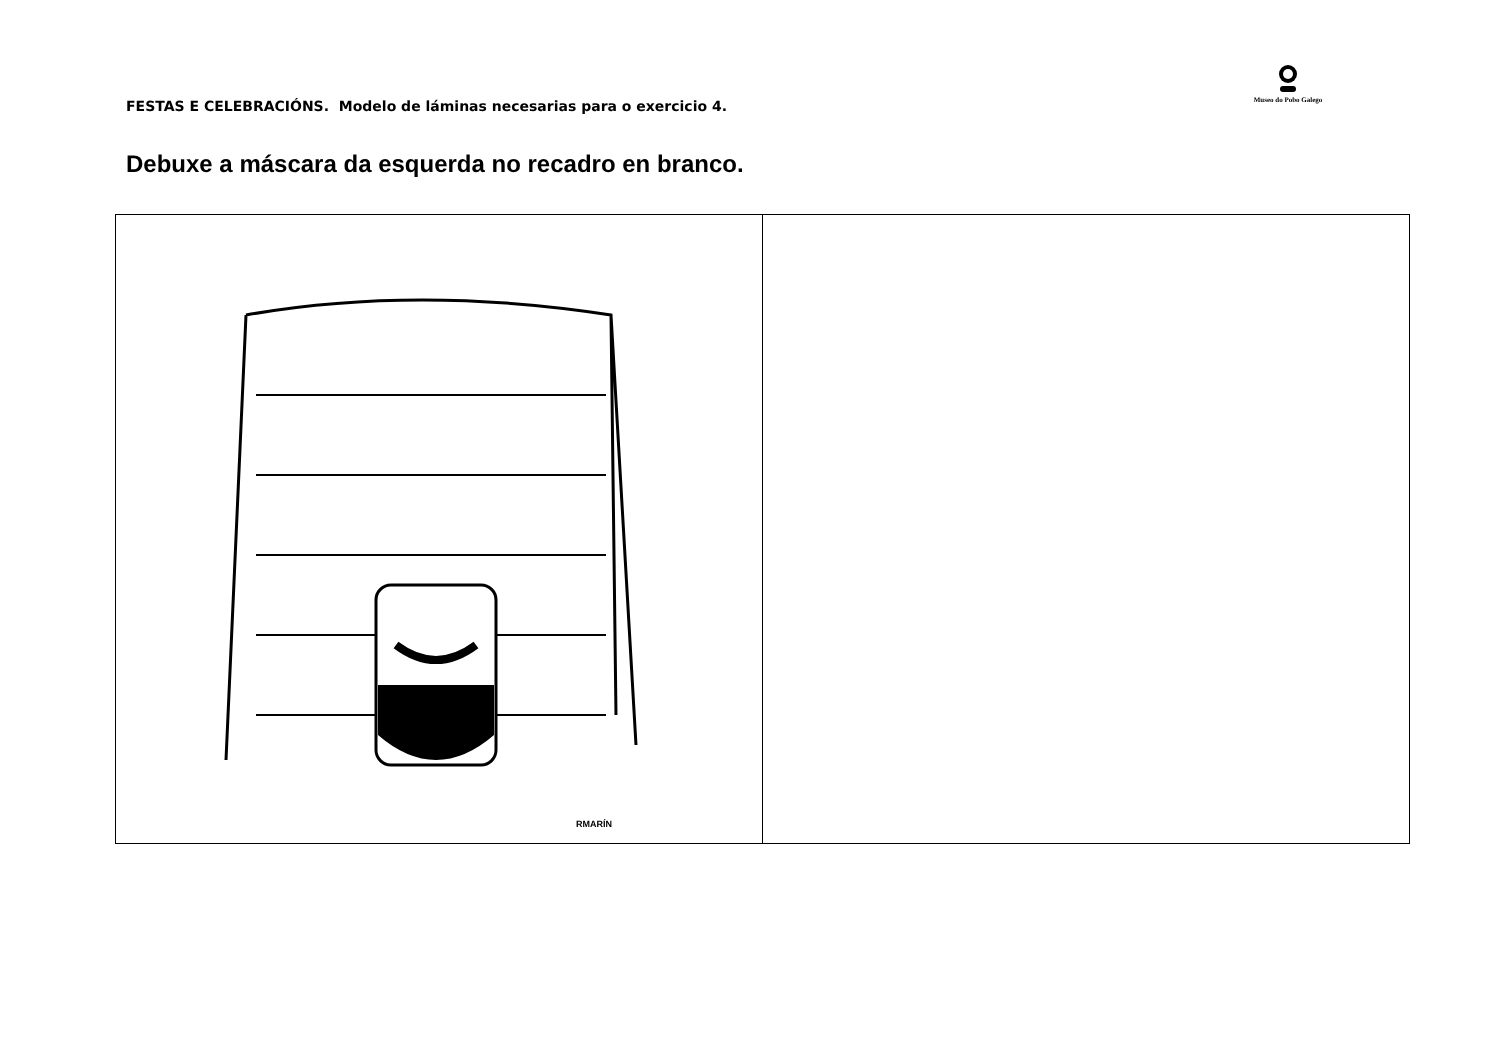FESTAS E CELEBRACIÓNS. Modelo de láminas necesarias para o exercicio 4.
Museo do Pobo Galego
Debuxe a máscara da esquerda no recadro en branco.
| RMARÍN | |